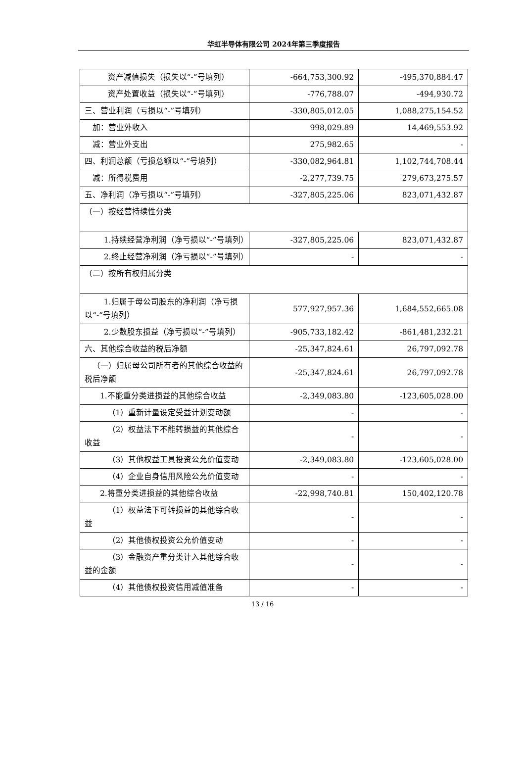华虹半导体有限公司 2024年第三季度报告
| 资产减值损失（损失以“-”号填列） | -664,753,300.92 | -495,370,884.47 |
| 资产处置收益（损失以“-”号填列） | -776,788.07 | -494,930.72 |
| 三、营业利润（亏损以“-”号填列） | -330,805,012.05 | 1,088,275,154.52 |
| 加：营业外收入 | 998,029.89 | 14,469,553.92 |
| 减：营业外支出 | 275,982.65 | - |
| 四、利润总额（亏损总额以“-”号填列） | -330,082,964.81 | 1,102,744,708.44 |
| 减：所得税费用 | -2,277,739.75 | 279,673,275.57 |
| 五、净利润（净亏损以“-”号填列） | -327,805,225.06 | 823,071,432.87 |
| （一）按经营持续性分类 | | |
| 1.持续经营净利润（净亏损以“-”号填列） | -327,805,225.06 | 823,071,432.87 |
| 2.终止经营净利润（净亏损以“-”号填列） | - | - |
| （二）按所有权归属分类 | | |
| 1.归属于母公司股东的净利润（净亏损以“-”号填列） | 577,927,957.36 | 1,684,552,665.08 |
| 2.少数股东损益（净亏损以“-”号填列） | -905,733,182.42 | -861,481,232.21 |
| 六、其他综合收益的税后净额 | -25,347,824.61 | 26,797,092.78 |
| （一）归属母公司所有者的其他综合收益的税后净额 | -25,347,824.61 | 26,797,092.78 |
| 1.不能重分类进损益的其他综合收益 | -2,349,083.80 | -123,605,028.00 |
| （1）重新计量设定受益计划变动额 | - | - |
| （2）权益法下不能转损益的其他综合收益 | - | - |
| （3）其他权益工具投资公允价值变动 | -2,349,083.80 | -123,605,028.00 |
| （4）企业自身信用风险公允价值变动 | - | - |
| 2.将重分类进损益的其他综合收益 | -22,998,740.81 | 150,402,120.78 |
| （1）权益法下可转损益的其他综合收益 | - | - |
| （2）其他债权投资公允价值变动 | - | - |
| （3）金融资产重分类计入其他综合收益的金额 | - | - |
| （4）其他债权投资信用减值准备 | - | - |
13 / 16